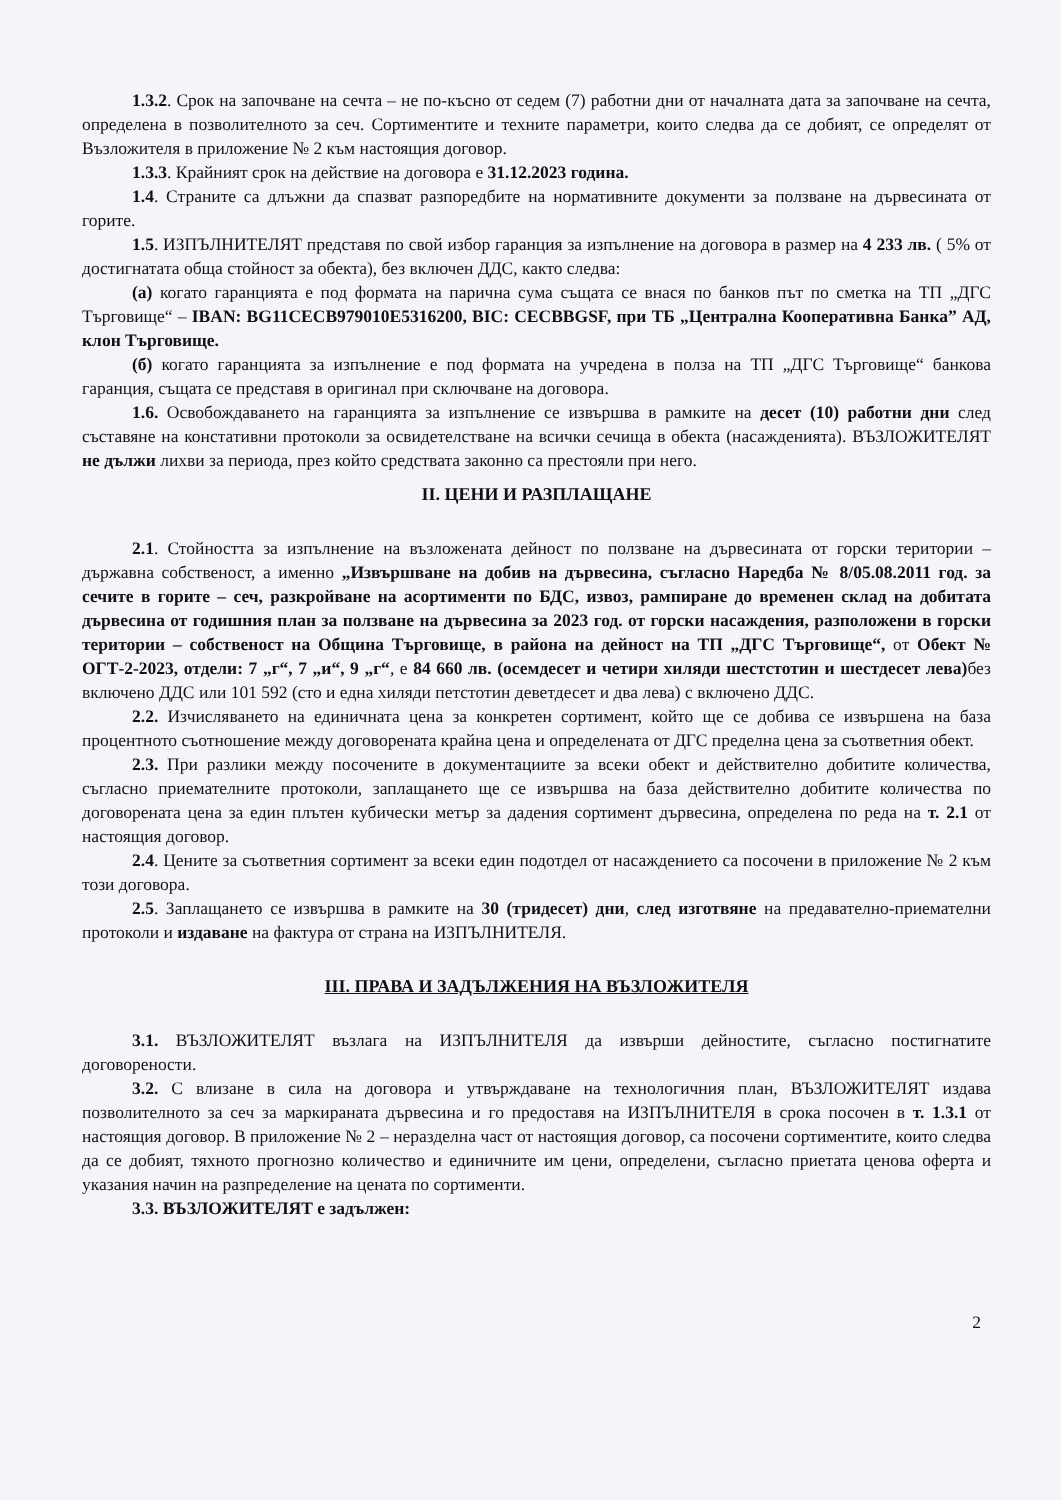1.3.2. Срок на започване на сечта – не по-късно от седем (7) работни дни от началната дата за започване на сечта, определена в позволителното за сеч. Сортиментите и техните параметри, които следва да се добият, се определят от Възложителя в приложение № 2 към настоящия договор.
1.3.3. Крайният срок на действие на договора е 31.12.2023 година.
1.4. Страните са длъжни да спазват разпоредбите на нормативните документи за ползване на дървесината от горите.
1.5. ИЗПЪЛНИТЕЛЯТ представя по свой избор гаранция за изпълнение на договора в размер на 4 233 лв. ( 5% от достигнатата обща стойност за обекта), без включен ДДС, както следва:
(а) когато гаранцията е под формата на парична сума същата се внася по банков път по сметка на ТП „ДГС Търговище“ – IBAN: BG11CECB979010E5316200, BIC: CECBBGSF, при ТБ „Централна Кооперативна Банка” АД, клон Търговище.
(б) когато гаранцията за изпълнение е под формата на учредена в полза на ТП „ДГС Търговище“ банкова гаранция, същата се представя в оригинал при сключване на договора.
1.6. Освобождаването на гаранцията за изпълнение се извършва в рамките на десет (10) работни дни след съставяне на констативни протоколи за освидетелстване на всички сечища в обекта (насажденията). ВЪЗЛОЖИТЕЛЯТ не дължи лихви за периода, през който средствата законно са престояли при него.
II. ЦЕНИ И РАЗПЛАЩАНЕ
2.1. Стойността за изпълнение на възложената дейност по ползване на дървесината от горски територии – държавна собственост, а именно „Извършване на добив на дървесина, съгласно Наредба № 8/05.08.2011 год. за сечите в горите – сеч, разкройване на асортименти по БДС, извоз, рампиране до временен склад на добитата дървесина от годишния план за ползване на дървесина за 2023 год. от горски насаждения, разположени в горски територии – собственост на Община Търговище, в района на дейност на ТП „ДГС Търговище“, от Обект № ОГТ-2-2023, отдели: 7 „г“, 7 „и“, 9 „г“, е 84 660 лв. (осемдесет и четири хиляди шестстотин и шестдесет лева) без включено ДДС или 101 592 (сто и една хиляди петстотин деветдесет и два лева) с включено ДДС.
2.2. Изчисляването на единичната цена за конкретен сортимент, който ще се добива се извършена на база процентното съотношение между договорената крайна цена и определената от ДГС пределна цена за съответния обект.
2.3. При разлики между посочените в документациите за всеки обект и действително добитите количества, съгласно приемателните протоколи, заплащането ще се извършва на база действително добитите количества по договорената цена за един плътен кубически метър за дадения сортимент дървесина, определена по реда на т. 2.1 от настоящия договор.
2.4. Цените за съответния сортимент за всеки един подотдел от насаждението са посочени в приложение № 2 към този договора.
2.5. Заплащането се извършва в рамките на 30 (тридесет) дни, след изготвяне на предавателно-приемателни протоколи и издаване на фактура от страна на ИЗПЪЛНИТЕЛЯ.
III. ПРАВА И ЗАДЪЛЖЕНИЯ НА ВЪЗЛОЖИТЕЛЯ
3.1. ВЪЗЛОЖИТЕЛЯТ възлага на ИЗПЪЛНИТЕЛЯ да извърши дейностите, съгласно постигнатите договорености.
3.2. С влизане в сила на договора и утвърждаване на технологичния план, ВЪЗЛОЖИТЕЛЯТ издава позволителното за сеч за маркираната дървесина и го предоставя на ИЗПЪЛНИТЕЛЯ в срока посочен в т. 1.3.1 от настоящия договор. В приложение № 2 – неразделна част от настоящия договор, са посочени сортиментите, които следва да се добият, тяхното прогнозно количество и единичните им цени, определени, съгласно приетата ценова оферта и указания начин на разпределение на цената по сортименти.
3.3. ВЪЗЛОЖИТЕЛЯТ е задължен:
2